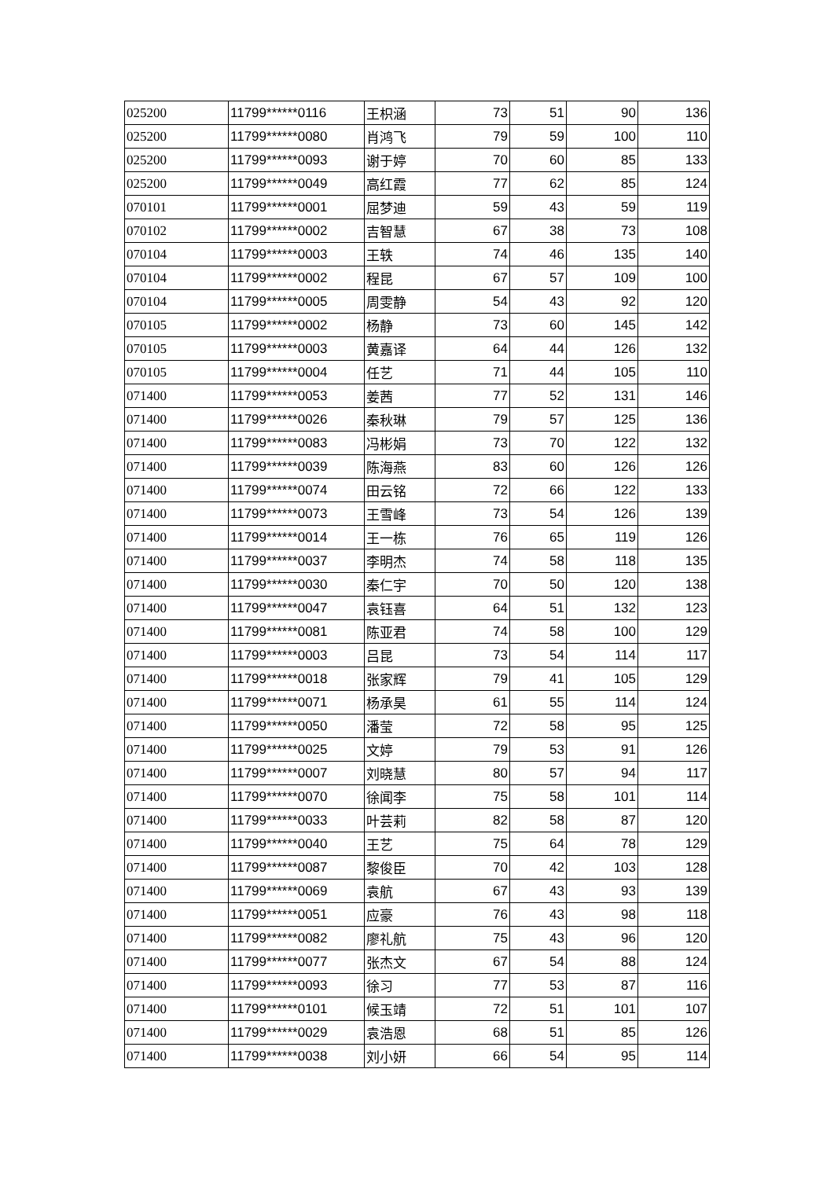| 025200 | 11799******0116 | 王枳涵 | 73 | 51 | 90 | 136 |
| 025200 | 11799******0080 | 肖鸿飞 | 79 | 59 | 100 | 110 |
| 025200 | 11799******0093 | 谢于婷 | 70 | 60 | 85 | 133 |
| 025200 | 11799******0049 | 高红霞 | 77 | 62 | 85 | 124 |
| 070101 | 11799******0001 | 屈梦迪 | 59 | 43 | 59 | 119 |
| 070102 | 11799******0002 | 吉智慧 | 67 | 38 | 73 | 108 |
| 070104 | 11799******0003 | 王轶 | 74 | 46 | 135 | 140 |
| 070104 | 11799******0002 | 程昆 | 67 | 57 | 109 | 100 |
| 070104 | 11799******0005 | 周雯静 | 54 | 43 | 92 | 120 |
| 070105 | 11799******0002 | 杨静 | 73 | 60 | 145 | 142 |
| 070105 | 11799******0003 | 黄嘉译 | 64 | 44 | 126 | 132 |
| 070105 | 11799******0004 | 任艺 | 71 | 44 | 105 | 110 |
| 071400 | 11799******0053 | 姜茜 | 77 | 52 | 131 | 146 |
| 071400 | 11799******0026 | 秦秋琳 | 79 | 57 | 125 | 136 |
| 071400 | 11799******0083 | 冯彬娟 | 73 | 70 | 122 | 132 |
| 071400 | 11799******0039 | 陈海燕 | 83 | 60 | 126 | 126 |
| 071400 | 11799******0074 | 田云铭 | 72 | 66 | 122 | 133 |
| 071400 | 11799******0073 | 王雪峰 | 73 | 54 | 126 | 139 |
| 071400 | 11799******0014 | 王一栋 | 76 | 65 | 119 | 126 |
| 071400 | 11799******0037 | 李明杰 | 74 | 58 | 118 | 135 |
| 071400 | 11799******0030 | 秦仁宇 | 70 | 50 | 120 | 138 |
| 071400 | 11799******0047 | 袁钰喜 | 64 | 51 | 132 | 123 |
| 071400 | 11799******0081 | 陈亚君 | 74 | 58 | 100 | 129 |
| 071400 | 11799******0003 | 吕昆 | 73 | 54 | 114 | 117 |
| 071400 | 11799******0018 | 张家辉 | 79 | 41 | 105 | 129 |
| 071400 | 11799******0071 | 杨承昊 | 61 | 55 | 114 | 124 |
| 071400 | 11799******0050 | 潘莹 | 72 | 58 | 95 | 125 |
| 071400 | 11799******0025 | 文婷 | 79 | 53 | 91 | 126 |
| 071400 | 11799******0007 | 刘晓慧 | 80 | 57 | 94 | 117 |
| 071400 | 11799******0070 | 徐闻李 | 75 | 58 | 101 | 114 |
| 071400 | 11799******0033 | 叶芸莉 | 82 | 58 | 87 | 120 |
| 071400 | 11799******0040 | 王艺 | 75 | 64 | 78 | 129 |
| 071400 | 11799******0087 | 黎俊臣 | 70 | 42 | 103 | 128 |
| 071400 | 11799******0069 | 袁航 | 67 | 43 | 93 | 139 |
| 071400 | 11799******0051 | 应豪 | 76 | 43 | 98 | 118 |
| 071400 | 11799******0082 | 廖礼航 | 75 | 43 | 96 | 120 |
| 071400 | 11799******0077 | 张杰文 | 67 | 54 | 88 | 124 |
| 071400 | 11799******0093 | 徐习 | 77 | 53 | 87 | 116 |
| 071400 | 11799******0101 | 候玉靖 | 72 | 51 | 101 | 107 |
| 071400 | 11799******0029 | 袁浩恩 | 68 | 51 | 85 | 126 |
| 071400 | 11799******0038 | 刘小妍 | 66 | 54 | 95 | 114 |